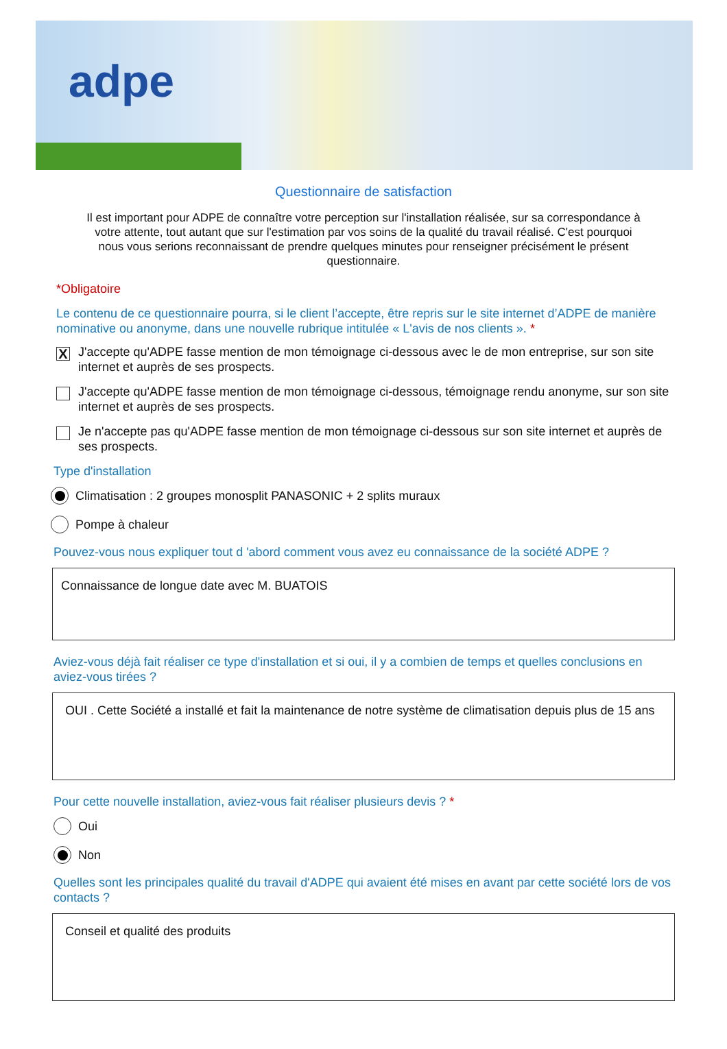adpe
Questionnaire de satisfaction
Il est important pour ADPE de connaître votre perception sur l'installation réalisée, sur sa correspondance à votre attente, tout autant que sur l'estimation par vos soins de la qualité du travail réalisé. C'est pourquoi nous vous serions reconnaissant de prendre quelques minutes pour renseigner précisément le présent questionnaire.
*Obligatoire
Le contenu de ce questionnaire pourra, si le client l’accepte, être repris sur le site internet d’ADPE de manière nominative ou anonyme, dans une nouvelle rubrique intitulée « L'avis de nos clients ». *
X
J'accepte qu'ADPE fasse mention de mon témoignage ci-dessous avec le de mon entreprise, sur son site internet et auprès de ses prospects.
J'accepte qu'ADPE fasse mention de mon témoignage ci-dessous, témoignage rendu anonyme, sur son site internet et auprès de ses prospects.
Je n'accepte pas qu'ADPE fasse mention de mon témoignage ci-dessous sur son site internet et auprès de ses prospects.
Type d'installation
Climatisation : 2 groupes monosplit PANASONIC + 2 splits muraux
Pompe à chaleur
Pouvez-vous nous expliquer tout d 'abord comment vous avez eu connaissance de la société ADPE ?
Connaissance de longue date avec M. BUATOIS
Aviez-vous déjà fait réaliser ce type d'installation et si oui, il y a combien de temps et quelles conclusions en aviez-vous tirées ?
OUI . Cette Société a installé et fait la maintenance de notre système de climatisation depuis plus de 15 ans
Pour cette nouvelle installation, aviez-vous fait réaliser plusieurs devis ? *
Oui
Non
Quelles sont les principales qualité du travail d'ADPE qui avaient été mises en avant par cette société lors de vos contacts ?
Conseil et qualité des produits